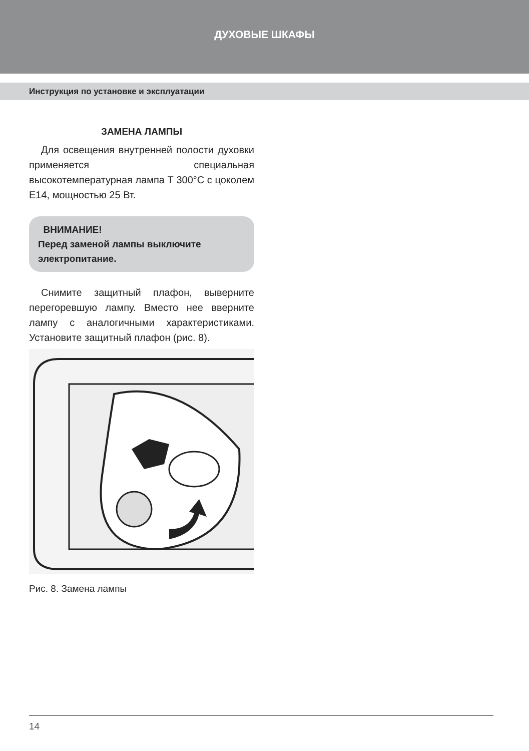ДУХОВЫЕ ШКАФЫ
Инструкция по установке и эксплуатации
ЗАМЕНА ЛАМПЫ
Для освещения внутренней полости духовки применяется специальная высокотемпературная лампа Т 300°С с цоколем Е14, мощностью 25 Вт.
ВНИМАНИЕ!
Перед заменой лампы выключите электропитание.
Снимите защитный плафон, выверните перегоревшую лампу. Вместо нее вверните лампу с аналогичными характеристиками. Установите защитный плафон (рис. 8).
Рис. 8. Замена лампы
14